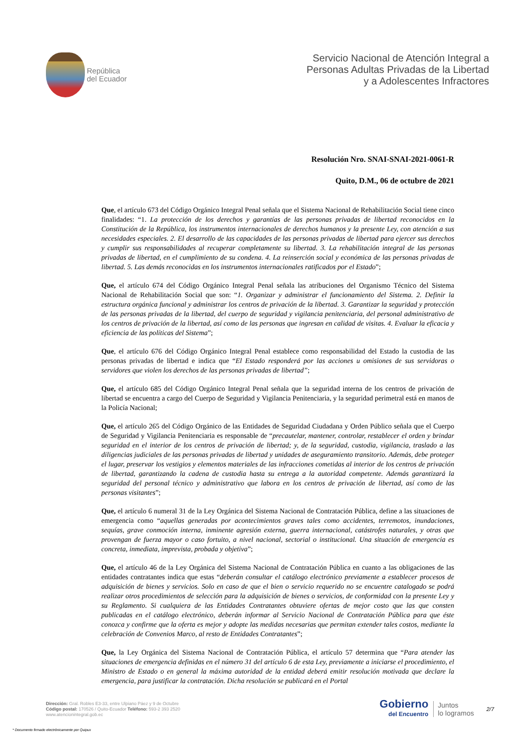República
del Ecuador
Servicio Nacional de Atención Integral a
Personas Adultas Privadas de la Libertad
y a Adolescentes Infractores
Resolución Nro. SNAI-SNAI-2021-0061-R
Quito, D.M., 06 de octubre de 2021
Que, el artículo 673 del Código Orgánico Integral Penal señala que el Sistema Nacional de Rehabilitación Social tiene cinco finalidades: “1. La protección de los derechos y garantías de las personas privadas de libertad reconocidos en la Constitución de la República, los instrumentos internacionales de derechos humanos y la presente Ley, con atención a sus necesidades especiales. 2. El desarrollo de las capacidades de las personas privadas de libertad para ejercer sus derechos y cumplir sus responsabilidades al recuperar completamente su libertad. 3. La rehabilitación integral de las personas privadas de libertad, en el cumplimiento de su condena. 4. La reinserción social y económica de las personas privadas de libertad. 5. Las demás reconocidas en los instrumentos internacionales ratificados por el Estado”;
Que, el artículo 674 del Código Orgánico Integral Penal señala las atribuciones del Organismo Técnico del Sistema Nacional de Rehabilitación Social que son: “1. Organizar y administrar el funcionamiento del Sistema. 2. Definir la estructura orgánica funcional y administrar los centros de privación de la libertad. 3. Garantizar la seguridad y protección de las personas privadas de la libertad, del cuerpo de seguridad y vigilancia penitenciaria, del personal administrativo de los centros de privación de la libertad, así como de las personas que ingresan en calidad de visitas. 4. Evaluar la eficacia y eficiencia de las políticas del Sistema”;
Que, el artículo 676 del Código Orgánico Integral Penal establece como responsabilidad del Estado la custodia de las personas privadas de libertad e indica que “El Estado responderá por las acciones u omisiones de sus servidoras o servidores que violen los derechos de las personas privadas de libertad”;
Que, el artículo 685 del Código Orgánico Integral Penal señala que la seguridad interna de los centros de privación de libertad se encuentra a cargo del Cuerpo de Seguridad y Vigilancia Penitenciaria, y la seguridad perimetral está en manos de la Policía Nacional;
Que, el artículo 265 del Código Orgánico de las Entidades de Seguridad Ciudadana y Orden Público señala que el Cuerpo de Seguridad y Vigilancia Penitenciaria es responsable de “precautelar, mantener, controlar, restablecer el orden y brindar seguridad en el interior de los centros de privación de libertad; y, de la seguridad, custodia, vigilancia, traslado a las diligencias judiciales de las personas privadas de libertad y unidades de aseguramiento transitorio. Además, debe proteger el lugar, preservar los vestigios y elementos materiales de las infracciones cometidas al interior de los centros de privación de libertad, garantizando la cadena de custodia hasta su entrega a la autoridad competente. Además garantizará la seguridad del personal técnico y administrativo que labora en los centros de privación de libertad, así como de las personas visitantes”;
Que, el artículo 6 numeral 31 de la Ley Orgánica del Sistema Nacional de Contratación Pública, define a las situaciones de emergencia como “aquellas generadas por acontecimientos graves tales como accidentes, terremotos, inundaciones, sequías, grave conmoción interna, inminente agresión externa, guerra internacional, catástrofes naturales, y otras que provengan de fuerza mayor o caso fortuito, a nivel nacional, sectorial o institucional. Una situación de emergencia es concreta, inmediata, imprevista, probada y objetiva”;
Que, el artículo 46 de la Ley Orgánica del Sistema Nacional de Contratación Pública en cuanto a las obligaciones de las entidades contratantes indica que estas “deberán consultar el catálogo electrónico previamente a establecer procesos de adquisición de bienes y servicios. Solo en caso de que el bien o servicio requerido no se encuentre catalogado se podrá realizar otros procedimientos de selección para la adquisición de bienes o servicios, de conformidad con la presente Ley y su Reglamento. Si cualquiera de las Entidades Contratantes obtuviere ofertas de mejor costo que las que consten publicadas en el catálogo electrónico, deberán informar al Servicio Nacional de Contratación Pública para que éste conozca y confirme que la oferta es mejor y adopte las medidas necesarias que permitan extender tales costos, mediante la celebración de Convenios Marco, al resto de Entidades Contratantes”;
Que, la Ley Orgánica del Sistema Nacional de Contratación Pública, el artículo 57 determina que “Para atender las situaciones de emergencia definidas en el número 31 del artículo 6 de esta Ley, previamente a iniciarse el procedimiento, el Ministro de Estado o en general la máxima autoridad de la entidad deberá emitir resolución motivada que declare la emergencia, para justificar la contratación. Dicha resolución se publicará en el Portal
Dirección: Gral. Robles E3-33, entre Ulpiano Páez y 9 de Octubre
Código postal: 170526 / Quito-Ecuador Teléfono: 593-2 393 2520
www.atencionintegral.gob.ec
Gobierno
del Encuentro
Juntos
lo logramos
2/7
* Documento firmado electrónicamente por Quipux